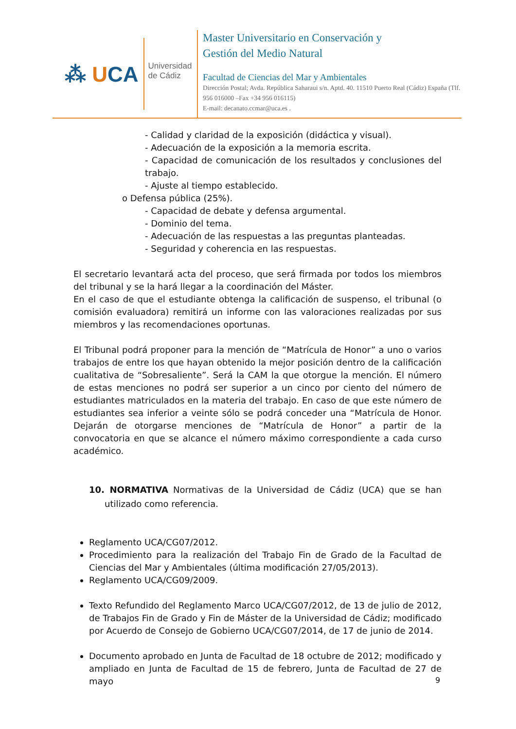⁂ UCA
Universidad
de Cádiz
Master Universitario en Conservación y
Gestión del Medio Natural
Facultad de Ciencias del Mar y Ambientales
Dirección Postal; Avda. República Saharaui s/n. Aptd. 40. 11510 Puerto Real (Cádiz) España (Tlf. 956 016000 –Fax +34 956 016115)
E-mail: decanato.ccmar@uca.es .
- Calidad y claridad de la exposición (didáctica y visual).
- Adecuación de la exposición a la memoria escrita.
- Capacidad de comunicación de los resultados y conclusiones del trabajo.
- Ajuste al tiempo establecido.
o Defensa pública (25%).
- Capacidad de debate y defensa argumental.
- Dominio del tema.
- Adecuación de las respuestas a las preguntas planteadas.
- Seguridad y coherencia en las respuestas.
El secretario levantará acta del proceso, que será firmada por todos los miembros del tribunal y se la hará llegar a la coordinación del Máster.
En el caso de que el estudiante obtenga la calificación de suspenso, el tribunal (o comisión evaluadora) remitirá un informe con las valoraciones realizadas por sus miembros y las recomendaciones oportunas.
El Tribunal podrá proponer para la mención de “Matrícula de Honor” a uno o varios trabajos de entre los que hayan obtenido la mejor posición dentro de la calificación cualitativa de “Sobresaliente”. Será la CAM la que otorgue la mención. El número de estas menciones no podrá ser superior a un cinco por ciento del número de estudiantes matriculados en la materia del trabajo. En caso de que este número de estudiantes sea inferior a veinte sólo se podrá conceder una “Matrícula de Honor. Dejarán de otorgarse menciones de “Matrícula de Honor” a partir de la convocatoria en que se alcance el número máximo correspondiente a cada curso académico.
10. NORMATIVA Normativas de la Universidad de Cádiz (UCA) que se han utilizado como referencia.
Reglamento UCA/CG07/2012.
Procedimiento para la realización del Trabajo Fin de Grado de la Facultad de Ciencias del Mar y Ambientales (última modificación 27/05/2013).
Reglamento UCA/CG09/2009.
Texto Refundido del Reglamento Marco UCA/CG07/2012, de 13 de julio de 2012, de Trabajos Fin de Grado y Fin de Máster de la Universidad de Cádiz; modificado por Acuerdo de Consejo de Gobierno UCA/CG07/2014, de 17 de junio de 2014.
Documento aprobado en Junta de Facultad de 18 octubre de 2012; modificado y ampliado en Junta de Facultad de 15 de febrero, Junta de Facultad de 27 de mayo
9